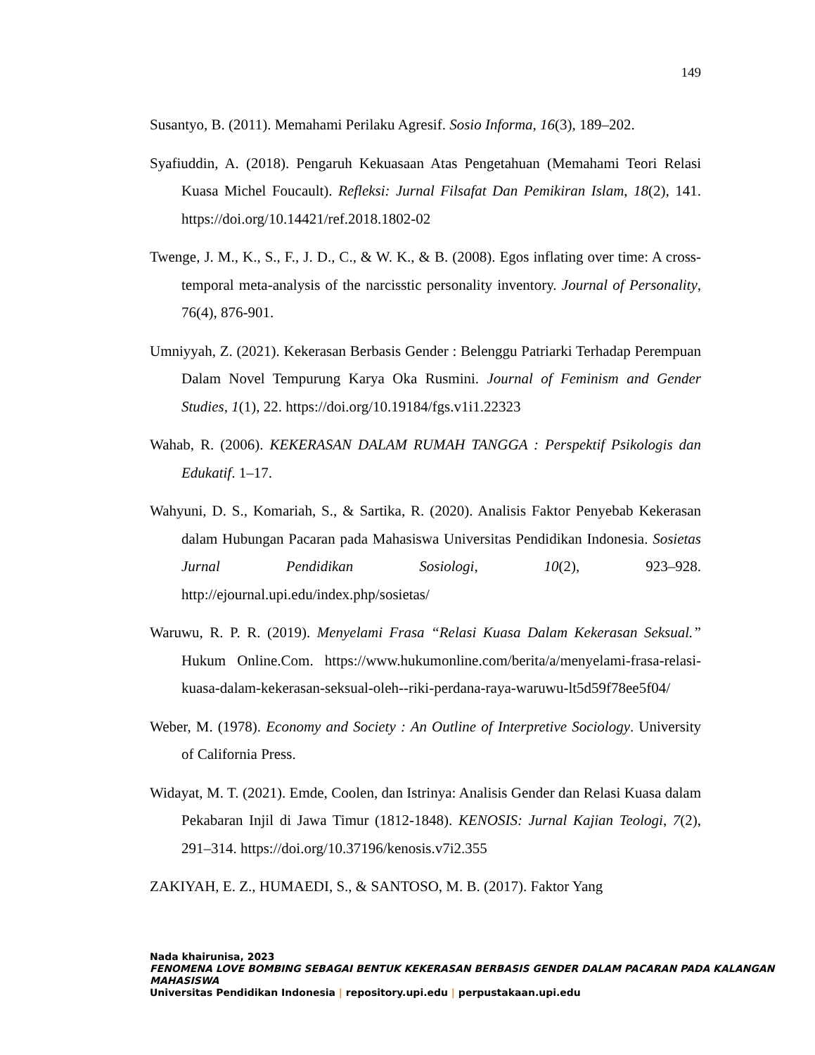149
Susantyo, B. (2011). Memahami Perilaku Agresif. Sosio Informa, 16(3), 189–202.
Syafiuddin, A. (2018). Pengaruh Kekuasaan Atas Pengetahuan (Memahami Teori Relasi Kuasa Michel Foucault). Refleksi: Jurnal Filsafat Dan Pemikiran Islam, 18(2), 141. https://doi.org/10.14421/ref.2018.1802-02
Twenge, J. M., K., S., F., J. D., C., & W. K., & B. (2008). Egos inflating over time: A cross-temporal meta-analysis of the narcisstic personality inventory. Journal of Personality, 76(4), 876-901.
Umniyyah, Z. (2021). Kekerasan Berbasis Gender : Belenggu Patriarki Terhadap Perempuan Dalam Novel Tempurung Karya Oka Rusmini. Journal of Feminism and Gender Studies, 1(1), 22. https://doi.org/10.19184/fgs.v1i1.22323
Wahab, R. (2006). KEKERASAN DALAM RUMAH TANGGA : Perspektif Psikologis dan Edukatif. 1–17.
Wahyuni, D. S., Komariah, S., & Sartika, R. (2020). Analisis Faktor Penyebab Kekerasan dalam Hubungan Pacaran pada Mahasiswa Universitas Pendidikan Indonesia. Sosietas Jurnal Pendidikan Sosiologi, 10(2), 923–928. http://ejournal.upi.edu/index.php/sosietas/
Waruwu, R. P. R. (2019). Menyelami Frasa “Relasi Kuasa Dalam Kekerasan Seksual.” Hukum Online.Com. https://www.hukumonline.com/berita/a/menyelami-frasa-relasi-kuasa-dalam-kekerasan-seksual-oleh--riki-perdana-raya-waruwu-lt5d59f78ee5f04/
Weber, M. (1978). Economy and Society : An Outline of Interpretive Sociology. University of California Press.
Widayat, M. T. (2021). Emde, Coolen, dan Istrinya: Analisis Gender dan Relasi Kuasa dalam Pekabaran Injil di Jawa Timur (1812-1848). KENOSIS: Jurnal Kajian Teologi, 7(2), 291–314. https://doi.org/10.37196/kenosis.v7i2.355
ZAKIYAH, E. Z., HUMAEDI, S., & SANTOSO, M. B. (2017). Faktor Yang
Nada khairunisa, 2023
FENOMENA LOVE BOMBING SEBAGAI BENTUK KEKERASAN BERBASIS GENDER DALAM PACARAN PADA KALANGAN MAHASISWA
Universitas Pendidikan Indonesia | repository.upi.edu | perpustakaan.upi.edu